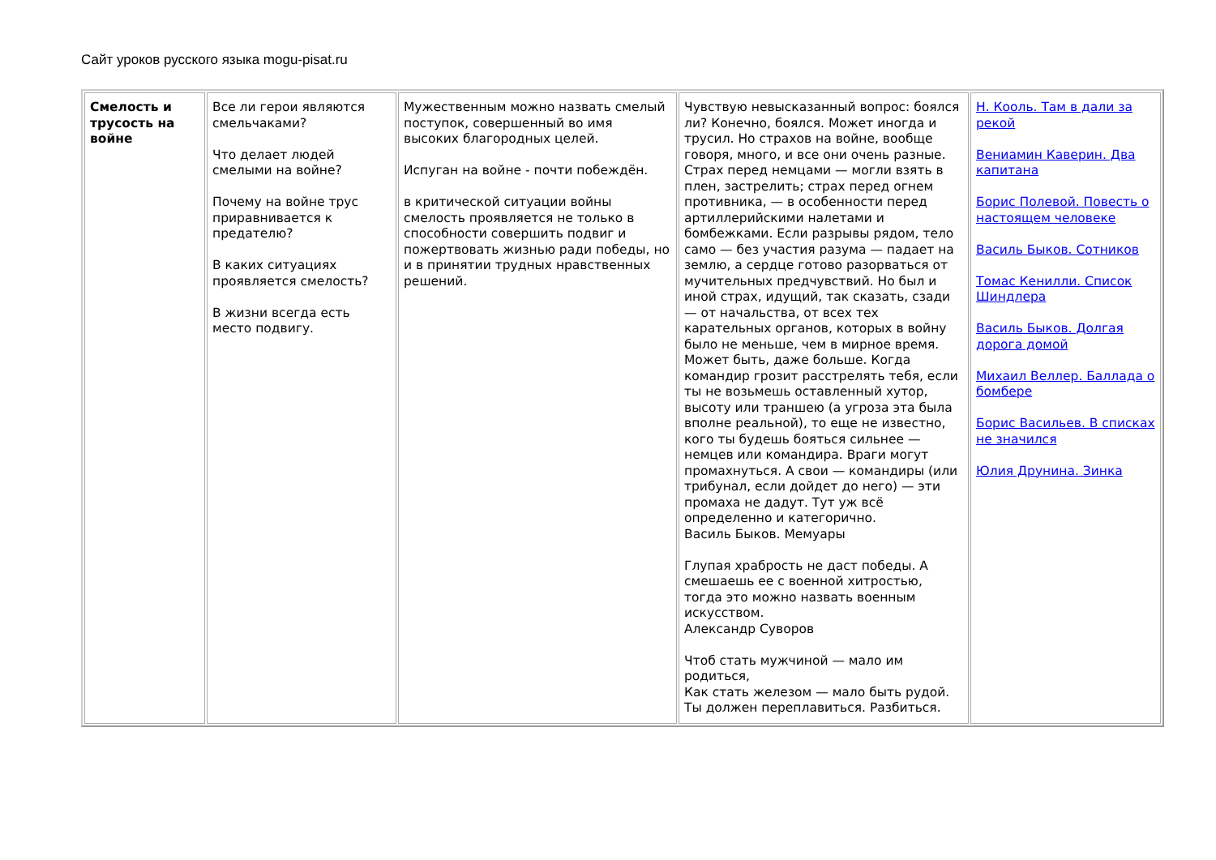Сайт уроков русского языка mogu-pisat.ru
| Смелость и трусость на войне | Все ли герои являются смельчаками? Что делает людей смелыми на войне? Почему на войне трус приравнивается к предателю? В каких ситуациях проявляется смелость? В жизни всегда есть место подвигу. | Мужественным можно назвать смелый поступок, совершенный во имя высоких благородных целей. Испуган на войне - почти побеждён. в критической ситуации войны смелость проявляется не только в способности совершить подвиг и пожертвовать жизнью ради победы, но и в принятии трудных нравственных решений. | Чувствую невысказанный вопрос: боялся ли? Конечно, боялся. Может иногда и трусил. Но страхов на войне, вообще говоря, много, и все они очень разные. Страх перед немцами — могли взять в плен, застрелить; страх перед огнем противника, — в особенности перед артиллерийскими налетами и бомбежками. Если разрывы рядом, тело само — без участия разума — падает на землю, а сердце готово разорваться от мучительных предчувствий. Но был и иной страх, идущий, так сказать, сзади — от начальства, от всех тех карательных органов, которых в войну было не меньше, чем в мирное время. Может быть, даже больше. Когда командир грозит расстрелять тебя, если ты не возьмешь оставленный хутор, высоту или траншею (а угроза эта была вполне реальной), то еще не известно, кого ты будешь бояться сильнее — немцев или командира. Враги могут промахнуться. А свои — командиры (или трибунал, если дойдет до него) — эти промаха не дадут. Тут уж всё определенно и категорично. Василь Быков. Мемуары Глупая храбрость не даст победы. А смешаешь ее с военной хитростью, тогда это можно назвать военным искусством. Александр Суворов Чтоб стать мужчиной — мало им родиться, Как стать железом — мало быть рудой. Ты должен переплавиться. Разбиться. | Н. Кооль. Там в дали за рекой Вениамин Каверин. Два капитана Борис Полевой. Повесть о настоящем человеке Василь Быков. Сотников Томас Кенилли. Список Шиндлера Василь Быков. Долгая дорога домой Михаил Веллер. Баллада о бомбере Борис Васильев. В списках не значился Юлия Друнина. Зинка |